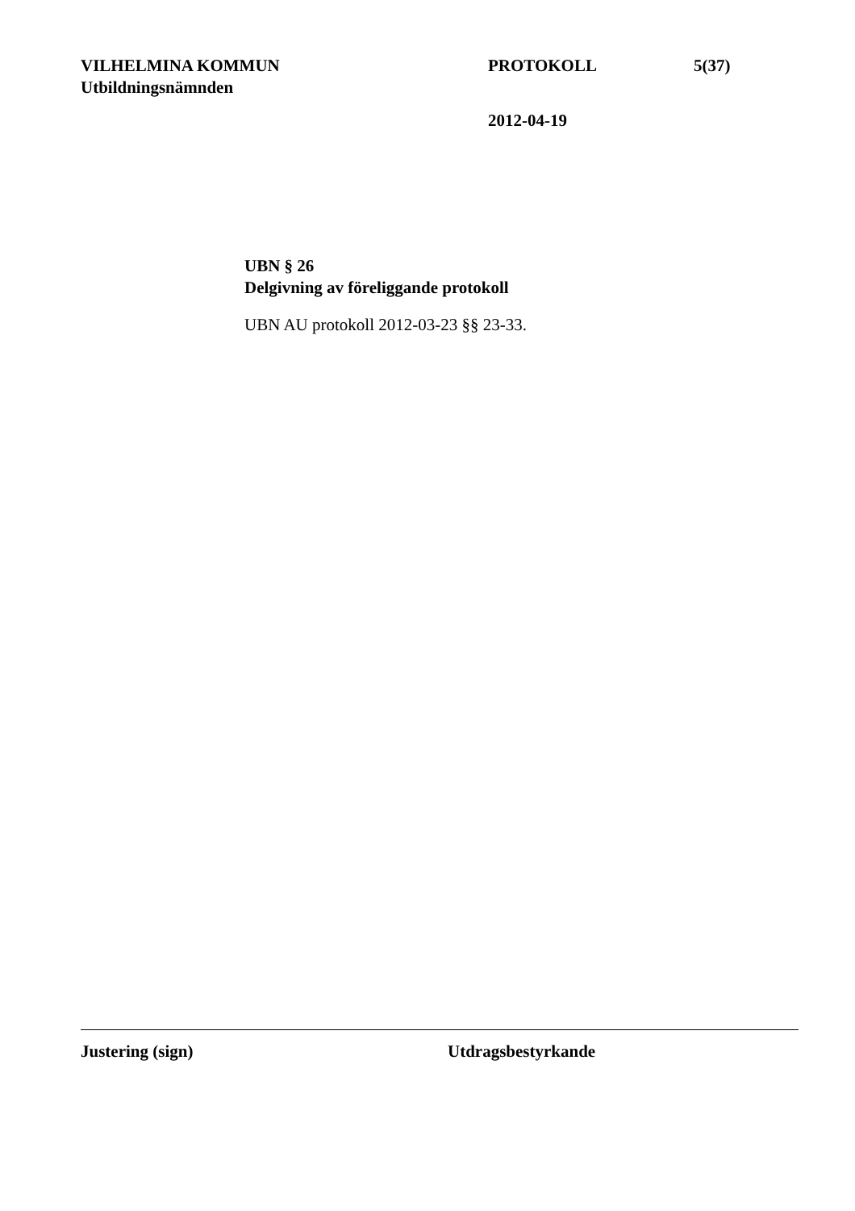VILHELMINA KOMMUN PROTOKOLL 5(37)
Utbildningsnämnden
2012-04-19
UBN § 26
Delgivning av föreliggande protokoll
UBN AU protokoll 2012-03-23 §§ 23-33.
Justering (sign) Utdragsbestyrkande